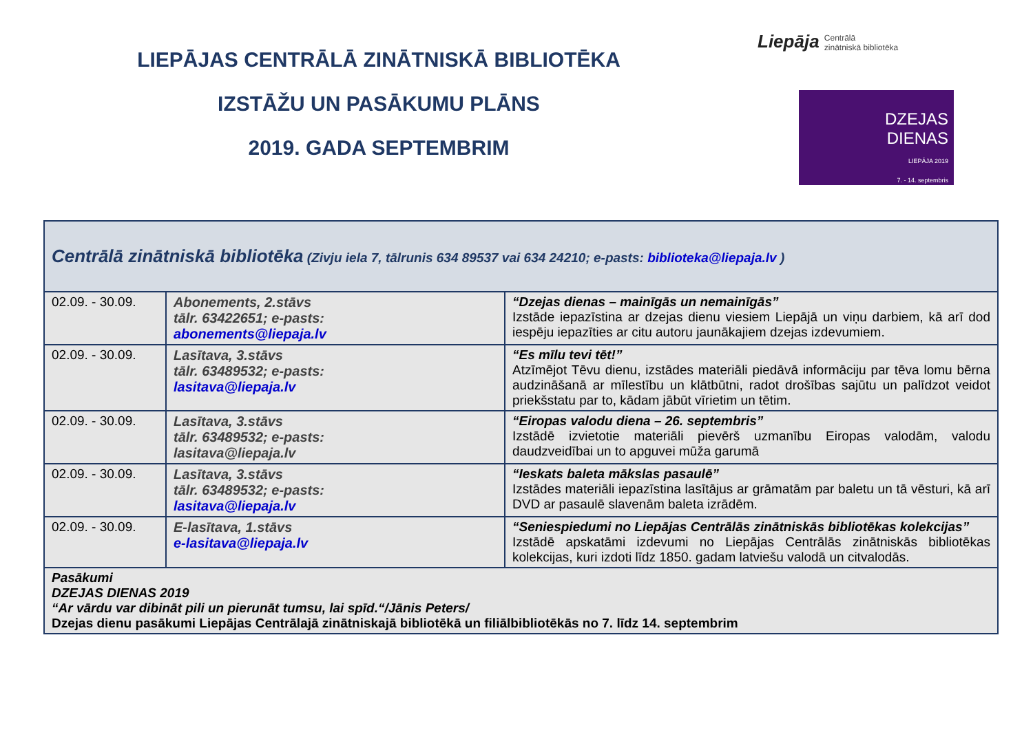LIEPĀJAS CENTRĀLĀ ZINĀTNISKĀ BIBLIOTĒKA
IZSTĀŽU UN PASĀKUMU PLĀNS
2019. GADA SEPTEMBRIM
Liepāja Centrālā
zinātniskā bibliotēka
DZEJAS
DIENAS
LIEPĀJA 2019
7. - 14. septembris
| Centrālā zinātniskā bibliotēka (Zivju iela 7, tālrunis 634 89537 vai 634 24210; e-pasts: biblioteka@liepaja.lv ) | | |
| 02.09. - 30.09. | Abonements, 2.stāvs tālr. 63422651; e-pasts: abonements@liepaja.lv | “Dzejas dienas – mainīgās un nemainīgās” Izstāde iepazīstina ar dzejas dienu viesiem Liepājā un viņu darbiem, kā arī dod iespēju iepazīties ar citu autoru jaunākajiem dzejas izdevumiem. |
| 02.09. - 30.09. | Lasītava, 3.stāvs tālr. 63489532; e-pasts: lasitava@liepaja.lv | “Es mīlu tevi tēt!” Atzīmējot Tēvu dienu, izstādes materiāli piedāvā informāciju par tēva lomu bērna audzināšanā ar mīlestību un klātbūtni, radot drošības sajūtu un palīdzot veidot priekšstatu par to, kādam jābūt vīrietim un tētim. |
| 02.09. - 30.09. | Lasītava, 3.stāvs tālr. 63489532; e-pasts: lasitava@liepaja.lv | “Eiropas valodu diena – 26. septembris” Izstādē izvietotie materiāli pievērš uzmanību Eiropas valodām, valodu daudzveidībai un to apguvei mūža garumā |
| 02.09. - 30.09. | Lasītava, 3.stāvs tālr. 63489532; e-pasts: lasitava@liepaja.lv | “Ieskats baleta mākslas pasaulē” Izstādes materiāli iepazīstina lasītājus ar grāmatām par baletu un tā vēsturi, kā arī DVD ar pasaulē slavenām baleta izrādēm. |
| 02.09. - 30.09. | E-lasītava, 1.stāvs e-lasitava@liepaja.lv | “Seniespiedumi no Liepājas Centrālās zinātniskās bibliotēkas kolekcijas” Izstādē apskatāmi izdevumi no Liepājas Centrālās zinātniskās bibliotēkas kolekcijas, kuri izdoti līdz 1850. gadam latviešu valodā un citvalodās. |
| Pasākumi DZEJAS DIENAS 2019 “Ar vārdu var dibināt pili un pierunāt tumsu, lai spīd.“/Jānis Peters/ Dzejas dienu pasākumi Liepājas Centrālajā zinātniskajā bibliotēkā un filiālbibliotēkās no 7. līdz 14. septembrim | | |